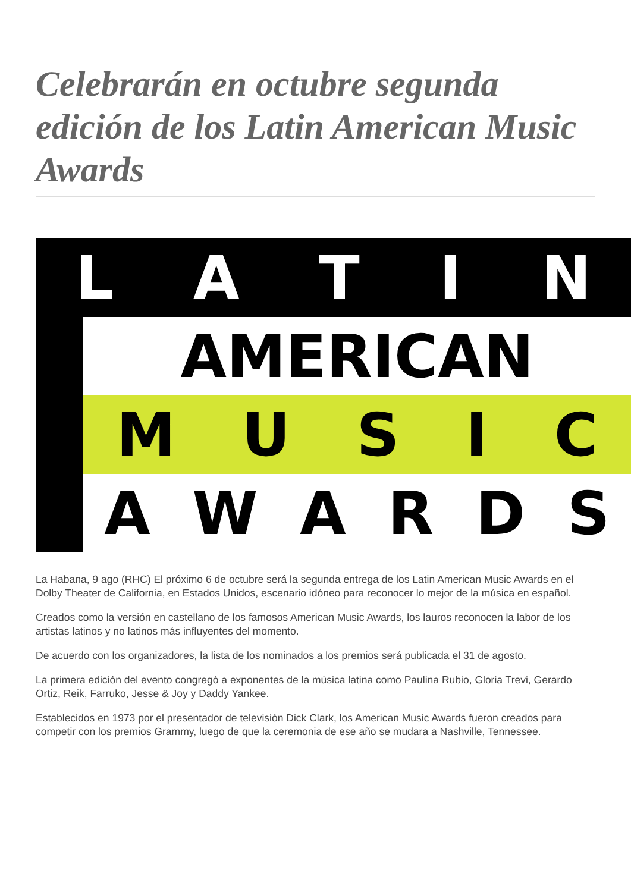Celebrarán en octubre segunda edición de los Latin American Music Awards
LATIN
AMERICAN
MUSIC
AWARDS
La Habana, 9 ago (RHC) El próximo 6 de octubre será la segunda entrega de los Latin American Music Awards en el Dolby Theater de California, en Estados Unidos, escenario idóneo para reconocer lo mejor de la música en español.
Creados como la versión en castellano de los famosos American Music Awards, los lauros reconocen la labor de los artistas latinos y no latinos más influyentes del momento.
De acuerdo con los organizadores, la lista de los nominados a los premios será publicada el 31 de agosto.
La primera edición del evento congregó a exponentes de la música latina como Paulina Rubio, Gloria Trevi, Gerardo Ortiz, Reik, Farruko, Jesse & Joy y Daddy Yankee.
Establecidos en 1973 por el presentador de televisión Dick Clark, los American Music Awards fueron creados para competir con los premios Grammy, luego de que la ceremonia de ese año se mudara a Nashville, Tennessee.